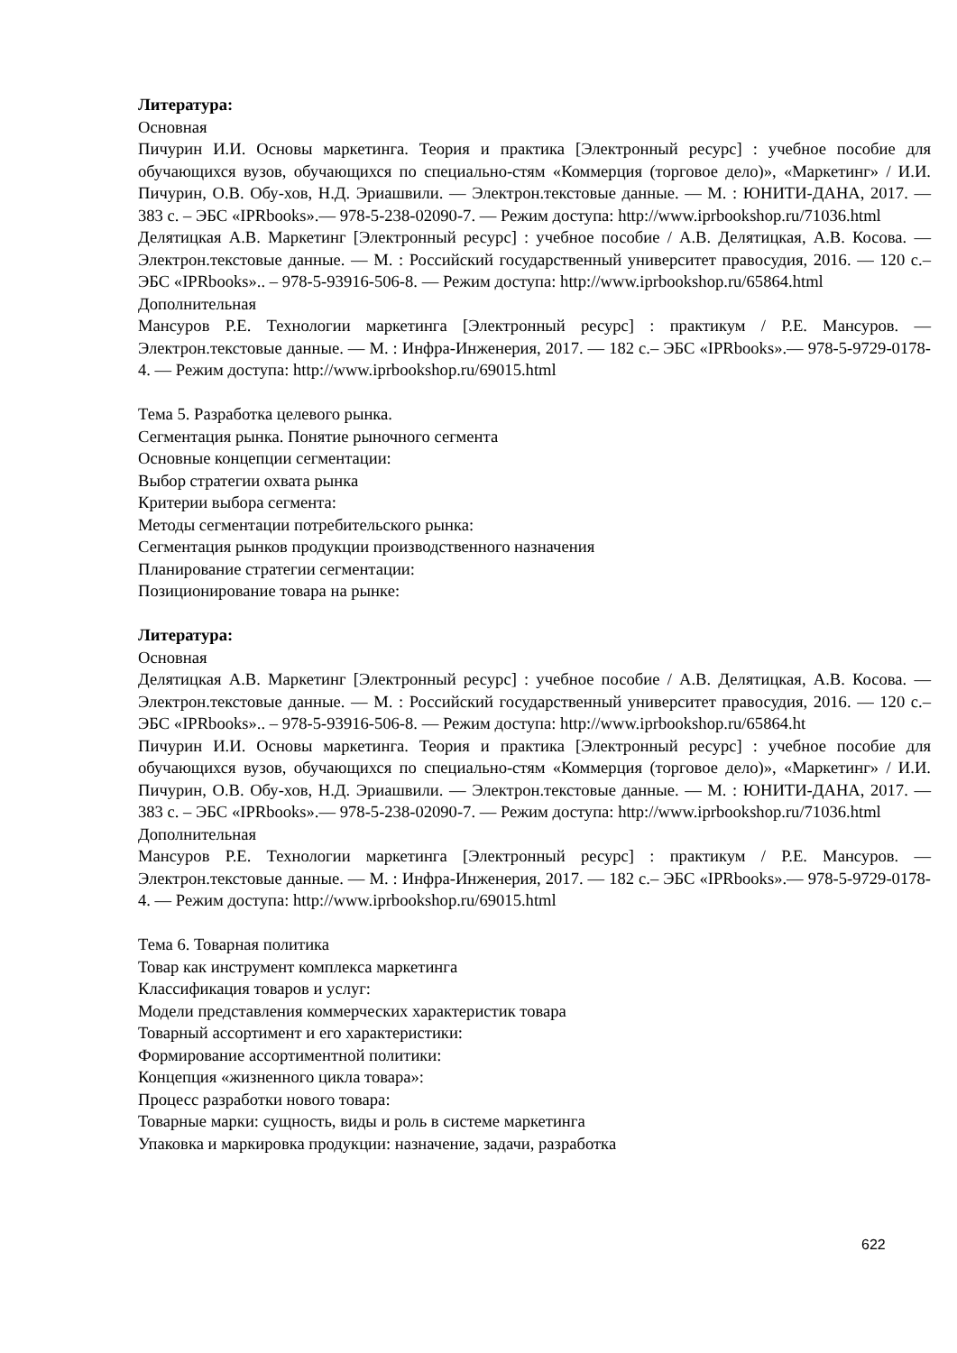Литература:
Основная
Пичурин И.И. Основы маркетинга. Теория и практика [Электронный ресурс] : учебное пособие для обучающихся вузов, обучающихся по специально-стям «Коммерция (торговое дело)», «Маркетинг» / И.И. Пичурин, О.В. Обу-хов, Н.Д. Эриашвили. — Электрон.текстовые данные. — М. : ЮНИТИ-ДАНА, 2017. — 383 с. – ЭБС «IPRbooks».— 978-5-238-02090-7. — Режим доступа: http://www.iprbookshop.ru/71036.html
Делятицкая А.В. Маркетинг [Электронный ресурс] : учебное пособие / А.В. Делятицкая, А.В. Косова. — Электрон.текстовые данные. — М. : Российский государственный университет правосудия, 2016. — 120 с.– ЭБС «IPRbooks».. – 978-5-93916-506-8. — Режим доступа: http://www.iprbookshop.ru/65864.html
Дополнительная
Мансуров Р.Е. Технологии маркетинга [Электронный ресурс] : практикум / Р.Е. Мансуров. — Электрон.текстовые данные. — М. : Инфра-Инженерия, 2017. — 182 с.– ЭБС «IPRbooks».— 978-5-9729-0178-4. — Режим доступа: http://www.iprbookshop.ru/69015.html
Тема 5. Разработка целевого рынка.
Сегментация рынка. Понятие рыночного сегмента
Основные концепции сегментации:
Выбор стратегии охвата рынка
Критерии выбора сегмента:
Методы сегментации потребительского рынка:
Сегментация рынков продукции производственного назначения
Планирование стратегии сегментации:
Позиционирование товара на рынке:
Литература:
Основная
Делятицкая А.В. Маркетинг [Электронный ресурс] : учебное пособие / А.В. Делятицкая, А.В. Косова. — Электрон.текстовые данные. — М. : Российский государственный университет правосудия, 2016. — 120 с.– ЭБС «IPRbooks».. – 978-5-93916-506-8. — Режим доступа: http://www.iprbookshop.ru/65864.ht
Пичурин И.И. Основы маркетинга. Теория и практика [Электронный ресурс] : учебное пособие для обучающихся вузов, обучающихся по специально-стям «Коммерция (торговое дело)», «Маркетинг» / И.И. Пичурин, О.В. Обу-хов, Н.Д. Эриашвили. — Электрон.текстовые данные. — М. : ЮНИТИ-ДАНА, 2017. — 383 с. – ЭБС «IPRbooks».— 978-5-238-02090-7. — Режим доступа: http://www.iprbookshop.ru/71036.html
Дополнительная
Мансуров Р.Е. Технологии маркетинга [Электронный ресурс] : практикум / Р.Е. Мансуров. — Электрон.текстовые данные. — М. : Инфра-Инженерия, 2017. — 182 с.– ЭБС «IPRbooks».— 978-5-9729-0178-4. — Режим доступа: http://www.iprbookshop.ru/69015.html
Тема 6. Товарная политика
Товар как инструмент комплекса маркетинга
Классификация товаров и услуг:
Модели представления коммерческих характеристик товара
Товарный ассортимент и его характеристики:
Формирование ассортиментной политики:
Концепция «жизненного цикла товара»:
Процесс разработки нового товара:
Товарные марки: сущность, виды и роль в системе маркетинга
Упаковка и маркировка продукции: назначение, задачи, разработка
622